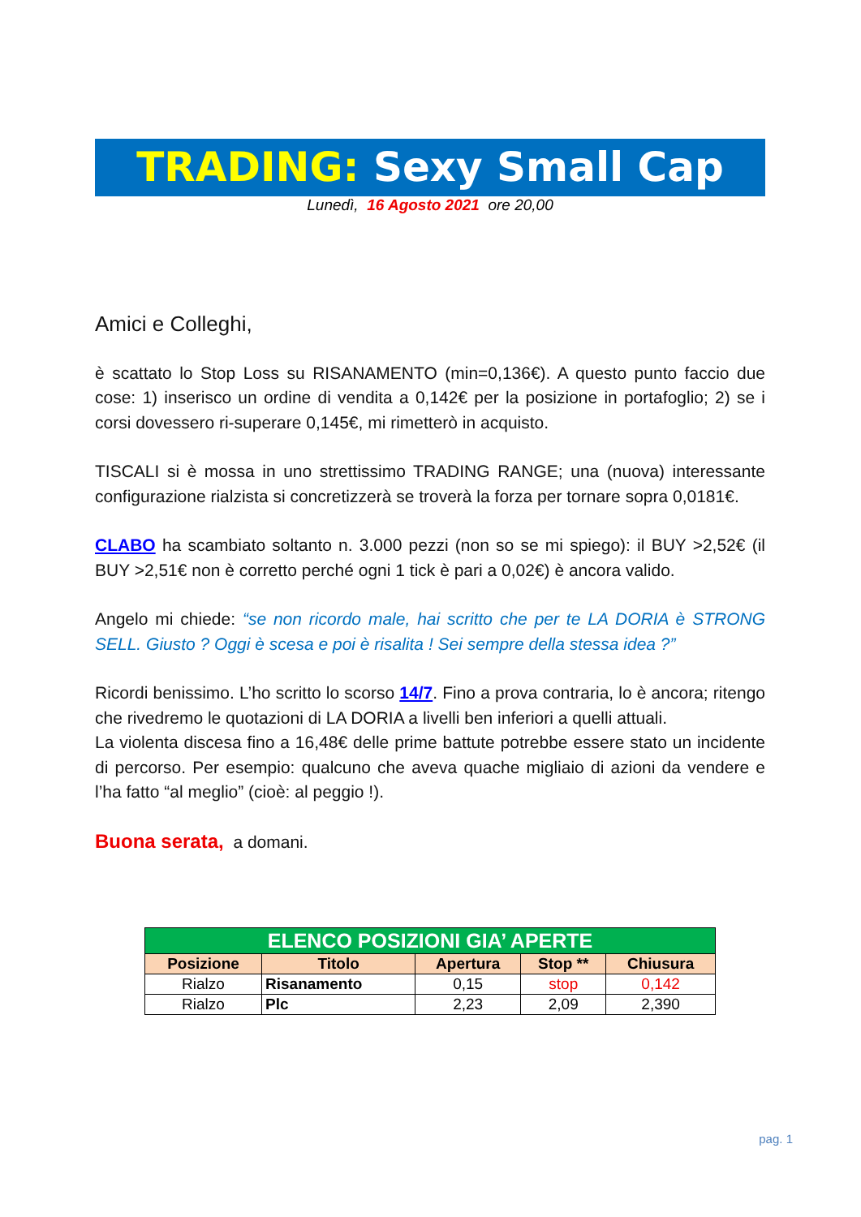TRADING: Sexy Small Cap
Lunedì, 16 Agosto 2021 ore 20,00
Amici e Colleghi,
è scattato lo Stop Loss su RISANAMENTO (min=0,136€). A questo punto faccio due cose: 1) inserisco un ordine di vendita a 0,142€ per la posizione in portafoglio; 2) se i corsi dovessero ri-superare 0,145€, mi rimetterò in acquisto.
TISCALI si è mossa in uno strettissimo TRADING RANGE; una (nuova) interessante configurazione rialzista si concretizzerà se troverà la forza per tornare sopra 0,0181€.
CLABO ha scambiato soltanto n. 3.000 pezzi (non so se mi spiego): il BUY >2,52€ (il BUY >2,51€ non è corretto perché ogni 1 tick è pari a 0,02€) è ancora valido.
Angelo mi chiede: “se non ricordo male, hai scritto che per te LA DORIA è STRONG SELL. Giusto ? Oggi è scesa e poi è risalita ! Sei sempre della stessa idea ?”
Ricordi benissimo. L’ho scritto lo scorso 14/7. Fino a prova contraria, lo è ancora; ritengo che rivedremo le quotazioni di LA DORIA a livelli ben inferiori a quelli attuali.
La violenta discesa fino a 16,48€ delle prime battute potrebbe essere stato un incidente di percorso. Per esempio: qualcuno che aveva quache migliaio di azioni da vendere e l’ha fatto “al meglio” (cioè: al peggio !).
Buona serata, a domani.
| ELENCO POSIZIONI GIA’ APERTE | | | | |
| Posizione | Titolo | Apertura | Stop ** | Chiusura |
| Rialzo | Risanamento | 0,15 | stop | 0,142 |
| Rialzo | Plc | 2,23 | 2,09 | 2,390 |
pag. 1